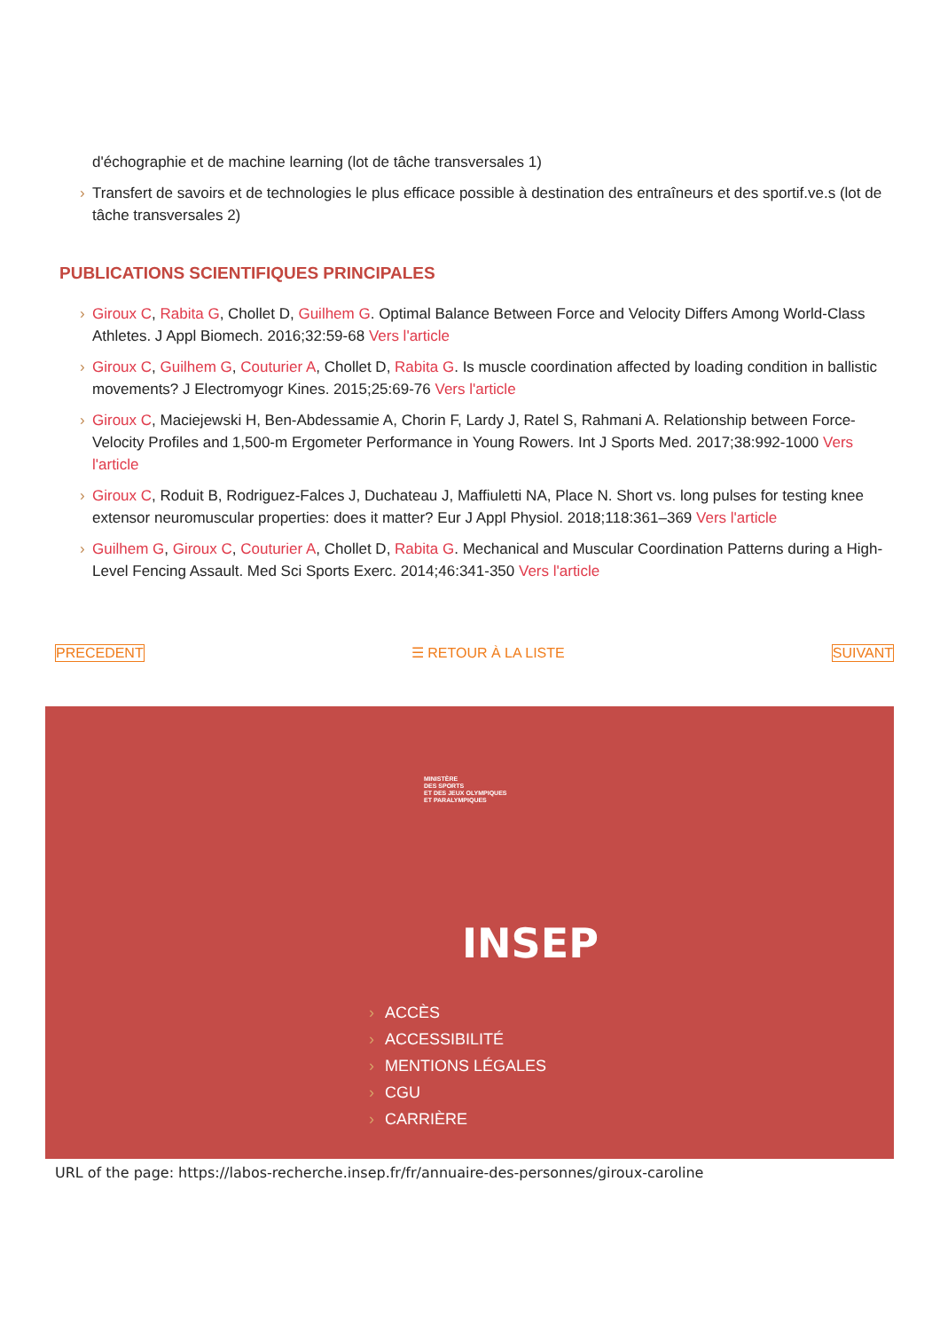d'échographie et de machine learning (lot de tâche transversales 1)
› Transfert de savoirs et de technologies le plus efficace possible à destination des entraîneurs et des sportif.ve.s (lot de tâche transversales 2)
PUBLICATIONS SCIENTIFIQUES PRINCIPALES
› Giroux C, Rabita G, Chollet D, Guilhem G. Optimal Balance Between Force and Velocity Differs Among World-Class Athletes. J Appl Biomech. 2016;32:59-68 Vers l'article
› Giroux C, Guilhem G, Couturier A, Chollet D, Rabita G. Is muscle coordination affected by loading condition in ballistic movements? J Electromyogr Kines. 2015;25:69-76 Vers l'article
› Giroux C, Maciejewski H, Ben-Abdessamie A, Chorin F, Lardy J, Ratel S, Rahmani A. Relationship between Force-Velocity Profiles and 1,500-m Ergometer Performance in Young Rowers. Int J Sports Med. 2017;38:992-1000 Vers l'article
› Giroux C, Roduit B, Rodriguez-Falces J, Duchateau J, Maffiuletti NA, Place N. Short vs. long pulses for testing knee extensor neuromuscular properties: does it matter? Eur J Appl Physiol. 2018;118:361–369 Vers l'article
› Guilhem G, Giroux C, Couturier A, Chollet D, Rabita G. Mechanical and Muscular Coordination Patterns during a High-Level Fencing Assault. Med Sci Sports Exerc. 2014;46:341-350 Vers l'article
PRECEDENT ☰ RETOUR À LA LISTE SUIVANT
MINISTÈRE
DES SPORTS
ET DES JEUX OLYMPIQUES
ET PARALYMPIQUES
INSEP
› ACCÈS
› ACCESSIBILITÉ
› MENTIONS LÉGALES
› CGU
› CARRIÈRE
URL of the page: https://labos-recherche.insep.fr/fr/annuaire-des-personnes/giroux-caroline